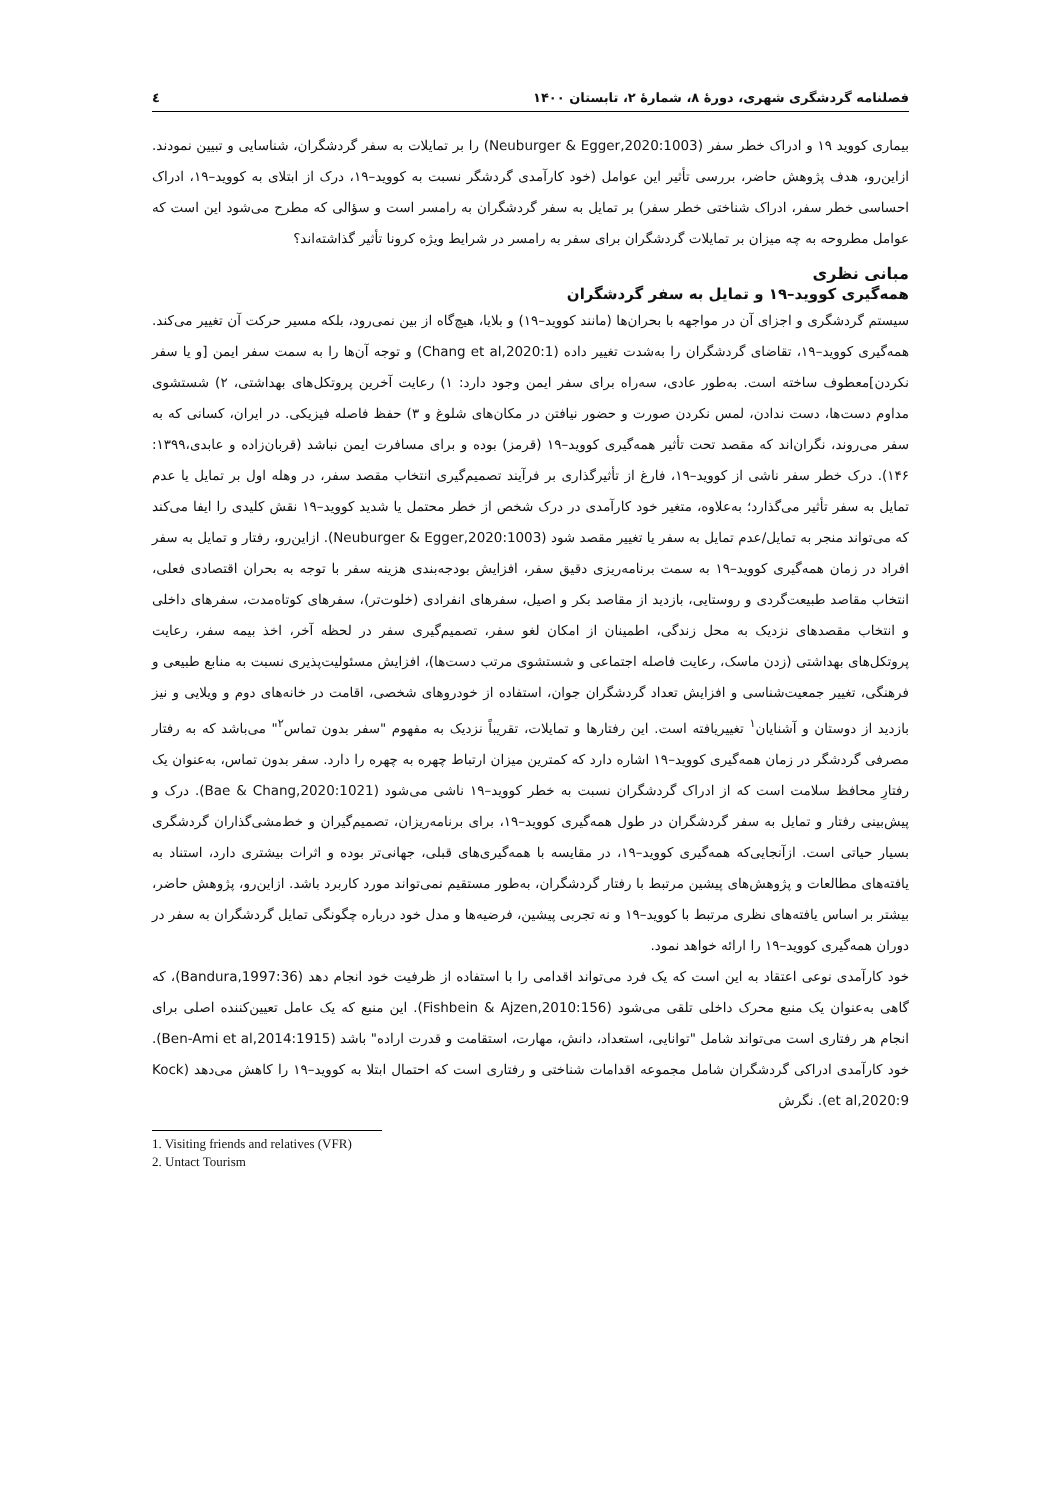فصلنامه گردشگری شهری، دورهٔ ۸، شمارهٔ ۲، تابستان ۱۴۰۰ ٤
بیماری کووید ۱۹ و ادراک خطر سفر (Neuburger & Egger,2020:1003) را بر تمایلات به سفر گردشگران، شناسایی و تبیین نمودند. ازاین‌رو، هدف پژوهش حاضر، بررسی تأثیر این عوامل (خود کارآمدی گردشگر نسبت به کووید–۱۹، درک از ابتلای به کووید–۱۹، ادراک احساسی خطر سفر، ادراک شناختی خطر سفر) بر تمایل به سفر گردشگران به رامسر است و سؤالی که مطرح می‌شود این است که عوامل مطروحه به چه میزان بر تمایلات گردشگران برای سفر به رامسر در شرایط ویژه کرونا تأثیر گذاشته‌اند؟
مبانی نظری
همه‌گیری کووید–۱۹ و تمایل به سفر گردشگران
سیستم گردشگری و اجزای آن در مواجهه با بحران‌ها (مانند کووید–۱۹) و بلایا، هیچ‌گاه از بین نمی‌رود، بلکه مسیر حرکت آن تغییر می‌کند. همه‌گیری کووید–۱۹، تقاضای گردشگران را به‌شدت تغییر داده (Chang et al,2020:1) و توجه آن‌ها را به سمت سفر ایمن [و یا سفر نکردن]معطوف ساخته است. به‌طور عادی، سه‌راه برای سفر ایمن وجود دارد: ۱) رعایت آخرین پروتکل‌های بهداشتی، ۲) شستشوی مداوم دست‌ها، دست ندادن، لمس نکردن صورت و حضور نیافتن در مکان‌های شلوغ و ۳) حفظ فاصله فیزیکی. در ایران، کسانی که به سفر می‌روند، نگران‌اند که مقصد تحت تأثیر همه‌گیری کووید–۱۹ (قرمز) بوده و برای مسافرت ایمن نباشد (قربان‌زاده و عابدی،۱۳۹۹: ۱۴۶). درک خطر سفر ناشی از کووید–۱۹، فارغ از تأثیرگذاری بر فرآیند تصمیم‌گیری انتخاب مقصد سفر، در وهله اول بر تمایل یا عدم تمایل به سفر تأثیر می‌گذارد؛ به‌علاوه، متغیر خود کارآمدی در درک شخص از خطر محتمل یا شدید کووید–۱۹ نقش کلیدی را ایفا می‌کند که می‌تواند منجر به تمایل/عدم تمایل به سفر یا تغییر مقصد شود (Neuburger & Egger,2020:1003). ازاین‌رو، رفتار و تمایل به سفر افراد در زمان همه‌گیری کووید–۱۹ به سمت برنامه‌ریزی دقیق سفر، افزایش بودجه‌بندی هزینه سفر با توجه به بحران اقتصادی فعلی، انتخاب مقاصد طبیعت‌گردی و روستایی، بازدید از مقاصد بکر و اصیل، سفرهای انفرادی (خلوت‌تر)، سفرهای کوتاه‌مدت، سفرهای داخلی و انتخاب مقصدهای نزدیک به محل زندگی، اطمینان از امکان لغو سفر، تصمیم‌گیری سفر در لحظه آخر، اخذ بیمه سفر، رعایت پروتکل‌های بهداشتی (زدن ماسک، رعایت فاصله اجتماعی و شستشوی مرتب دست‌ها)، افزایش مسئولیت‌پذیری نسبت به منابع طبیعی و فرهنگی، تغییر جمعیت‌شناسی و افزایش تعداد گردشگران جوان، استفاده از خودروهای شخصی، اقامت در خانه‌های دوم و ویلایی و نیز بازدید از دوستان و آشنایان<sup>۱</sup> تغییریافته است. این رفتارها و تمایلات، تقریباً نزدیک به مفهوم "سفر بدون تماس<sup>۲</sup>" می‌باشد که به رفتار مصرفی گردشگر در زمان همه‌گیری کووید–۱۹ اشاره دارد که کمترین میزان ارتباط چهره به چهره را دارد. سفر بدون تماس، به‌عنوان یک رفتارِ محافظ سلامت است که از ادراک گردشگران نسبت به خطر کووید–۱۹ ناشی می‌شود (Bae & Chang,2020:1021). درک و پیش‌بینی رفتار و تمایل به سفر گردشگران در طول همه‌گیری کووید–۱۹، برای برنامه‌ریزان، تصمیم‌گیران و خط‌مشی‌گذاران گردشگری بسیار حیاتی است. ازآنجایی‌که همه‌گیری کووید–۱۹، در مقایسه با همه‌گیری‌های قبلی، جهانی‌تر بوده و اثرات بیشتری دارد، استناد به یافته‌های مطالعات و پژوهش‌های پیشین مرتبط با رفتار گردشگران، به‌طور مستقیم نمی‌تواند مورد کاربرد باشد. ازاین‌رو، پژوهش حاضر، بیشتر بر اساس یافته‌های نظری مرتبط با کووید–۱۹ و نه تجربی پیشین، فرضیه‌ها و مدل خود درباره چگونگی تمایل گردشگران به سفر در دوران همه‌گیری کووید–۱۹ را ارائه خواهد نمود.
خود کارآمدی نوعی اعتقاد به این است که یک فرد می‌تواند اقدامی را با استفاده از ظرفیت خود انجام دهد (Bandura,1997:36)، که گاهی به‌عنوان یک منبع محرک داخلی تلقی می‌شود (Fishbein & Ajzen,2010:156). این منبع که یک عامل تعیین‌کننده اصلی برای انجام هر رفتاری است می‌تواند شامل "توانایی، استعداد، دانش، مهارت، استقامت و قدرت اراده" باشد (Ben-Ami et al,2014:1915). خود کارآمدی ادراکی گردشگران شامل مجموعه اقدامات شناختی و رفتاری است که احتمال ابتلا به کووید–۱۹ را کاهش می‌دهد (Kock et al,2020:9). نگرش
1. Visiting friends and relatives (VFR)
2. Untact Tourism